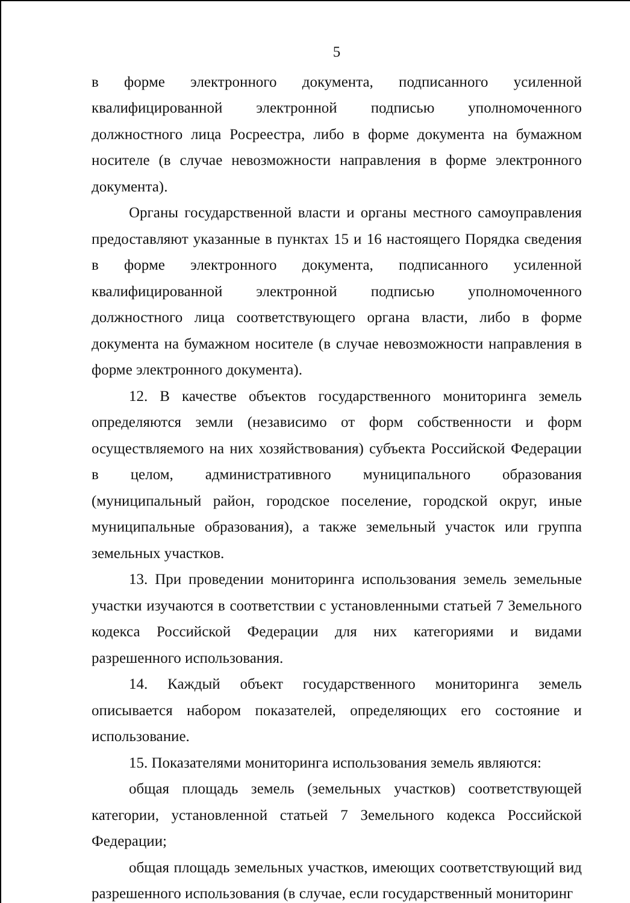5
в форме электронного документа, подписанного усиленной квалифицированной электронной подписью уполномоченного должностного лица Росреестра, либо в форме документа на бумажном носителе (в случае невозможности направления в форме электронного документа).
Органы государственной власти и органы местного самоуправления предоставляют указанные в пунктах 15 и 16 настоящего Порядка сведения в форме электронного документа, подписанного усиленной квалифицированной электронной подписью уполномоченного должностного лица соответствующего органа власти, либо в форме документа на бумажном носителе (в случае невозможности направления в форме электронного документа).
12. В качестве объектов государственного мониторинга земель определяются земли (независимо от форм собственности и форм осуществляемого на них хозяйствования) субъекта Российской Федерации в целом, административного муниципального образования (муниципальный район, городское поселение, городской округ, иные муниципальные образования), а также земельный участок или группа земельных участков.
13. При проведении мониторинга использования земель земельные участки изучаются в соответствии с установленными статьей 7 Земельного кодекса Российской Федерации для них категориями и видами разрешенного использования.
14. Каждый объект государственного мониторинга земель описывается набором показателей, определяющих его состояние и использование.
15. Показателями мониторинга использования земель являются:
общая площадь земель (земельных участков) соответствующей категории, установленной статьей 7 Земельного кодекса Российской Федерации;
общая площадь земельных участков, имеющих соответствующий вид разрешенного использования (в случае, если государственный мониторинг